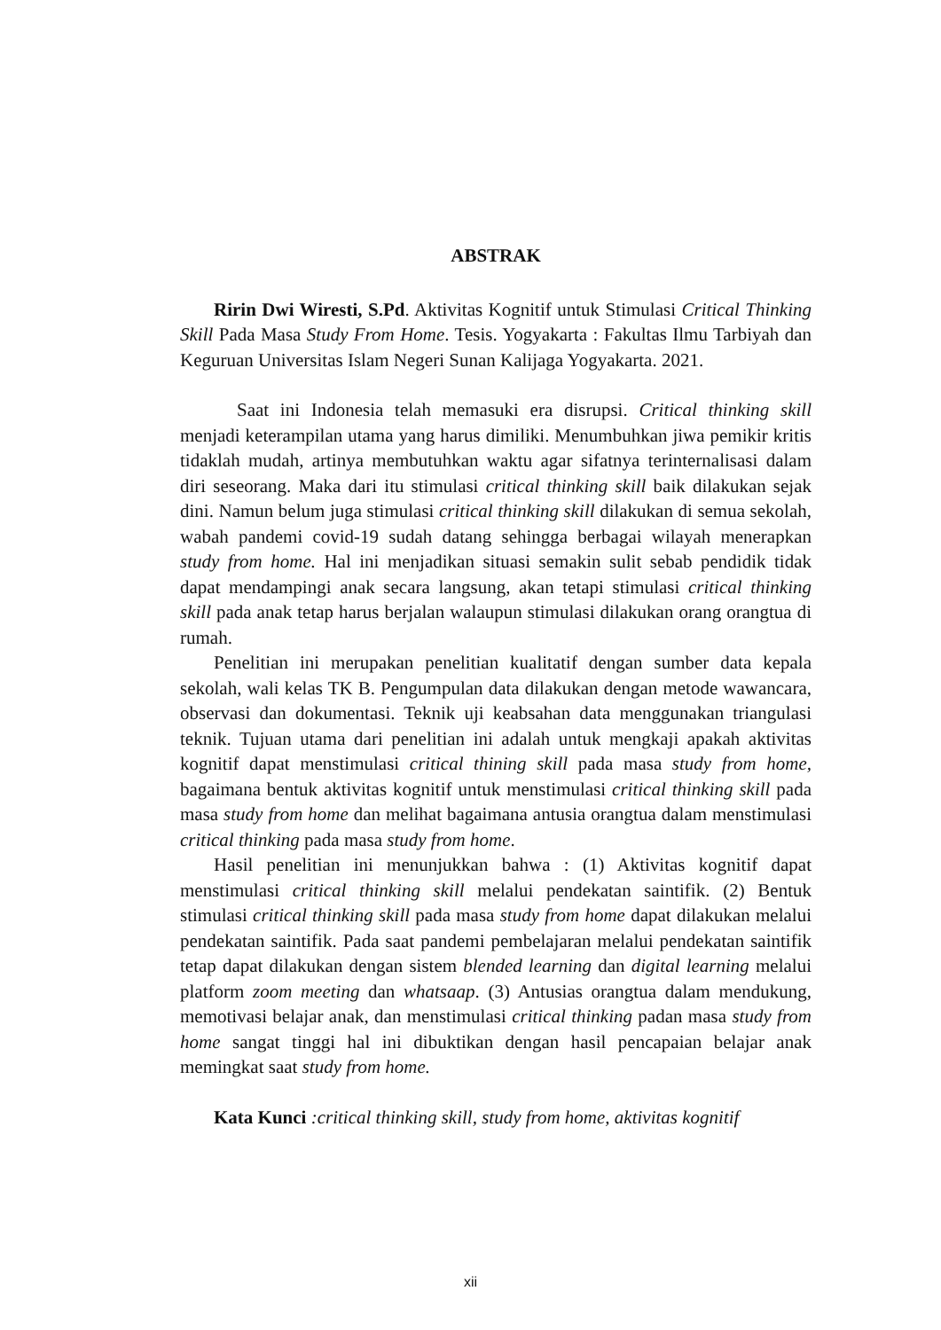ABSTRAK
Ririn Dwi Wiresti, S.Pd. Aktivitas Kognitif untuk Stimulasi Critical Thinking Skill Pada Masa Study From Home. Tesis. Yogyakarta : Fakultas Ilmu Tarbiyah dan Keguruan Universitas Islam Negeri Sunan Kalijaga Yogyakarta. 2021.
Saat ini Indonesia telah memasuki era disrupsi. Critical thinking skill menjadi keterampilan utama yang harus dimiliki. Menumbuhkan jiwa pemikir kritis tidaklah mudah, artinya membutuhkan waktu agar sifatnya terinternalisasi dalam diri seseorang. Maka dari itu stimulasi critical thinking skill baik dilakukan sejak dini. Namun belum juga stimulasi critical thinking skill dilakukan di semua sekolah, wabah pandemi covid-19 sudah datang sehingga berbagai wilayah menerapkan study from home. Hal ini menjadikan situasi semakin sulit sebab pendidik tidak dapat mendampingi anak secara langsung, akan tetapi stimulasi critical thinking skill pada anak tetap harus berjalan walaupun stimulasi dilakukan orang orangtua di rumah.
Penelitian ini merupakan penelitian kualitatif dengan sumber data kepala sekolah, wali kelas TK B. Pengumpulan data dilakukan dengan metode wawancara, observasi dan dokumentasi. Teknik uji keabsahan data menggunakan triangulasi teknik. Tujuan utama dari penelitian ini adalah untuk mengkaji apakah aktivitas kognitif dapat menstimulasi critical thining skill pada masa study from home, bagaimana bentuk aktivitas kognitif untuk menstimulasi critical thinking skill pada masa study from home dan melihat bagaimana antusia orangtua dalam menstimulasi critical thinking pada masa study from home.
Hasil penelitian ini menunjukkan bahwa : (1) Aktivitas kognitif dapat menstimulasi critical thinking skill melalui pendekatan saintifik. (2) Bentuk stimulasi critical thinking skill pada masa study from home dapat dilakukan melalui pendekatan saintifik. Pada saat pandemi pembelajaran melalui pendekatan saintifik tetap dapat dilakukan dengan sistem blended learning dan digital learning melalui platform zoom meeting dan whatsaap. (3) Antusias orangtua dalam mendukung, memotivasi belajar anak, dan menstimulasi critical thinking padan masa study from home sangat tinggi hal ini dibuktikan dengan hasil pencapaian belajar anak memingkat saat study from home.
Kata Kunci :critical thinking skill, study from home, aktivitas kognitif
xii